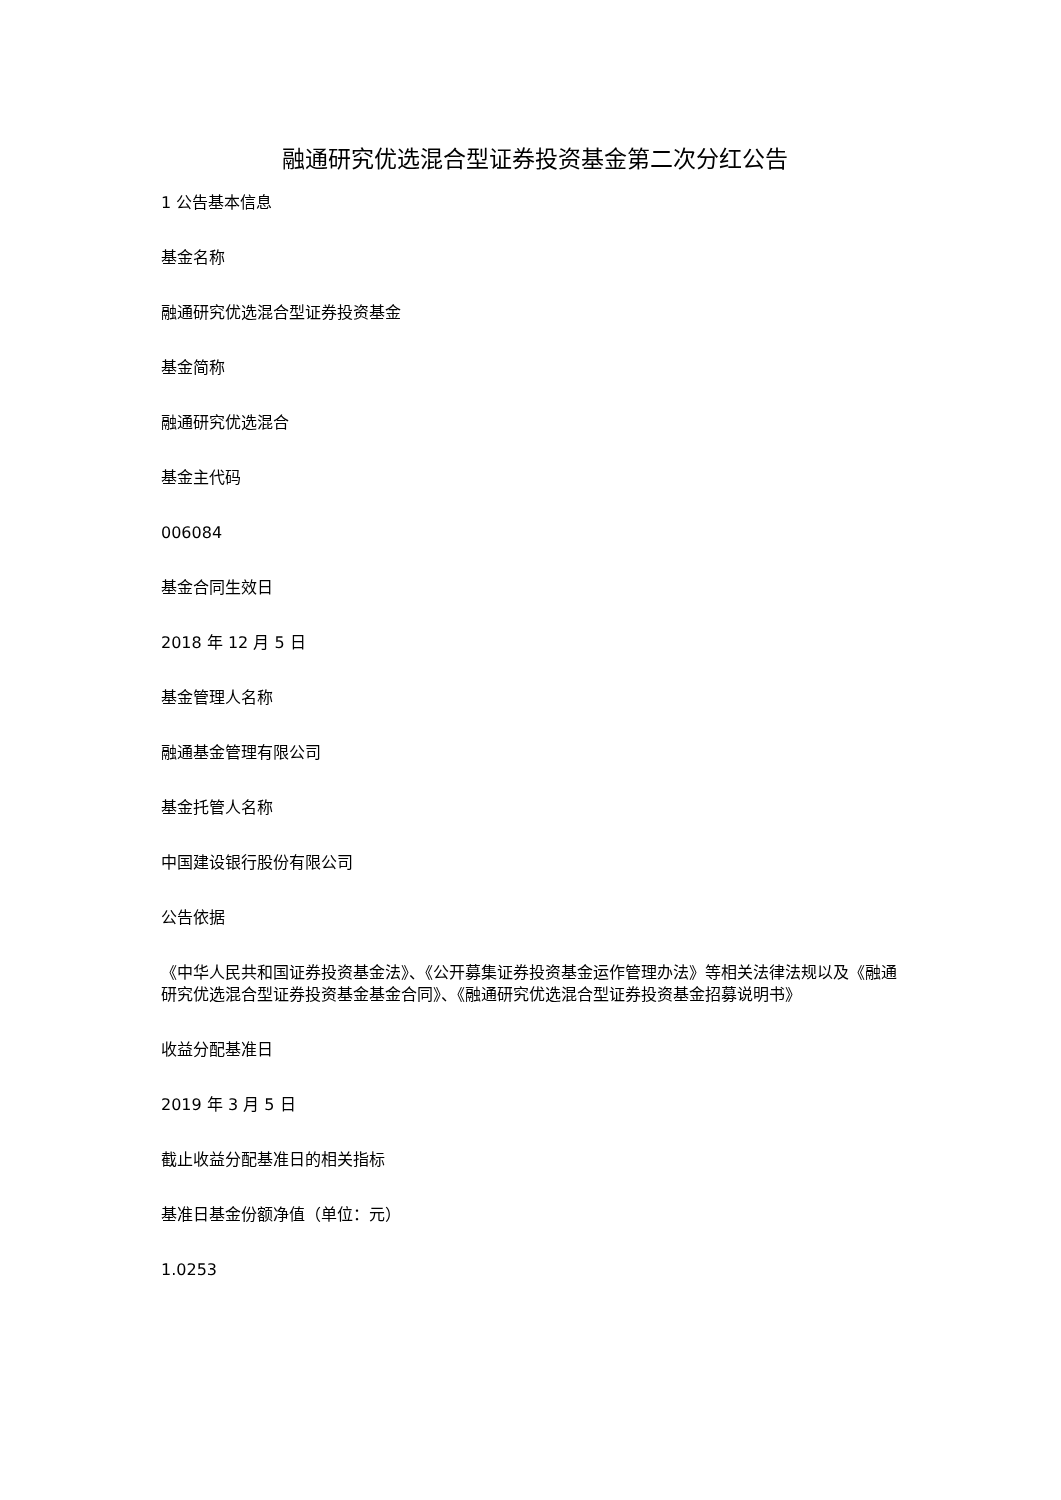融通研究优选混合型证券投资基金第二次分红公告
1 公告基本信息
基金名称
融通研究优选混合型证券投资基金
基金简称
融通研究优选混合
基金主代码
006084
基金合同生效日
2018 年 12 月 5 日
基金管理人名称
融通基金管理有限公司
基金托管人名称
中国建设银行股份有限公司
公告依据
《中华人民共和国证券投资基金法》、《公开募集证券投资基金运作管理办法》等相关法律法规以及《融通研究优选混合型证券投资基金基金合同》、《融通研究优选混合型证券投资基金招募说明书》
收益分配基准日
2019 年 3 月 5 日
截止收益分配基准日的相关指标
基准日基金份额净值（单位：元）
1.0253